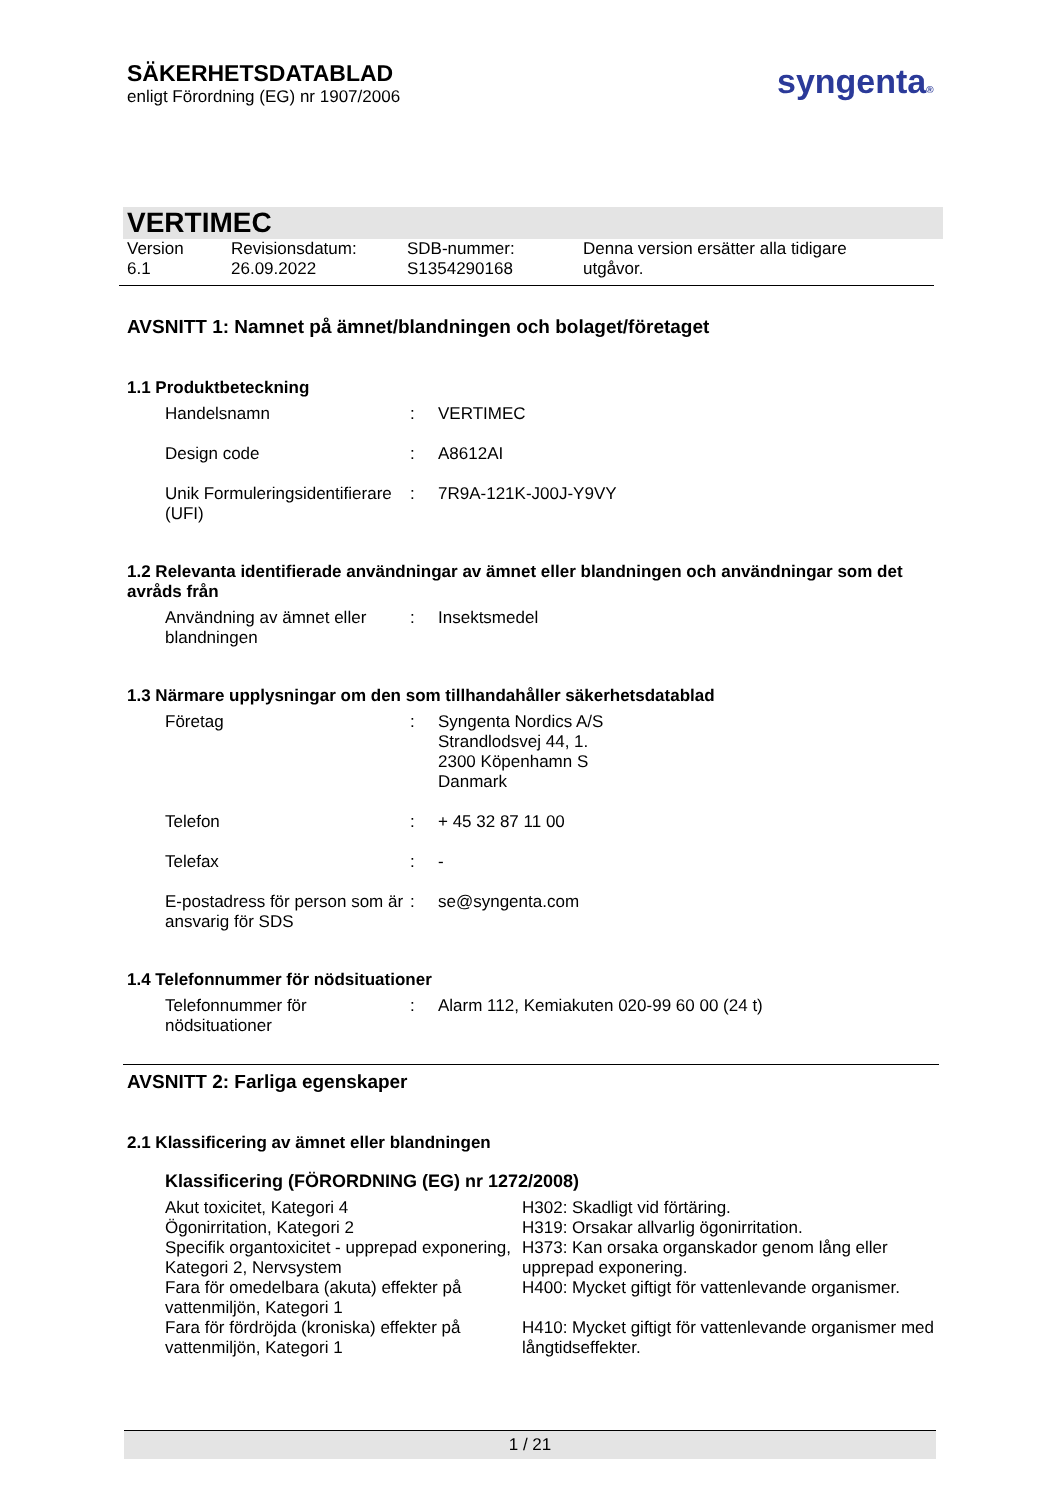SÄKERHETSDATABLAD
enligt Förordning (EG) nr 1907/2006
syngenta®
VERTIMEC
| Version 6.1 | Revisionsdatum: 26.09.2022 | SDB-nummer: S1354290168 | Denna version ersätter alla tidigare utgåvor. |
AVSNITT 1: Namnet på ämnet/blandningen och bolaget/företaget
1.1 Produktbeteckning
| Handelsnamn | : | VERTIMEC |
| Design code | : | A8612AI |
| Unik Formuleringsidentifierare (UFI) | : | 7R9A-121K-J00J-Y9VY |
1.2 Relevanta identifierade användningar av ämnet eller blandningen och användningar som det avråds från
| Användning av ämnet eller blandningen | : | Insektsmedel |
1.3 Närmare upplysningar om den som tillhandahåller säkerhetsdatablad
| Företag | : | Syngenta Nordics A/S Strandlodsvej 44, 1. 2300 Köpenhamn S Danmark |
| Telefon | : | + 45 32 87 11 00 |
| Telefax | : | - |
| E-postadress för person som är ansvarig för SDS | : | se@syngenta.com |
1.4 Telefonnummer för nödsituationer
| Telefonnummer för nödsituationer | : | Alarm 112, Kemiakuten 020-99 60 00 (24 t) |
AVSNITT 2: Farliga egenskaper
2.1 Klassificering av ämnet eller blandningen
Klassificering (FÖRORDNING (EG) nr 1272/2008)
Akut toxicitet, Kategori 4
H302: Skadligt vid förtäring.
Ögonirritation, Kategori 2
H319: Orsakar allvarlig ögonirritation.
Specifik organtoxicitet - upprepad exponering, Kategori 2, Nervsystem
H373: Kan orsaka organskador genom lång eller upprepad exponering.
Fara för omedelbara (akuta) effekter på vattenmiljön, Kategori 1
H400: Mycket giftigt för vattenlevande organismer.
Fara för fördröjda (kroniska) effekter på vattenmiljön, Kategori 1
H410: Mycket giftigt för vattenlevande organismer med långtidseffekter.
1 / 21